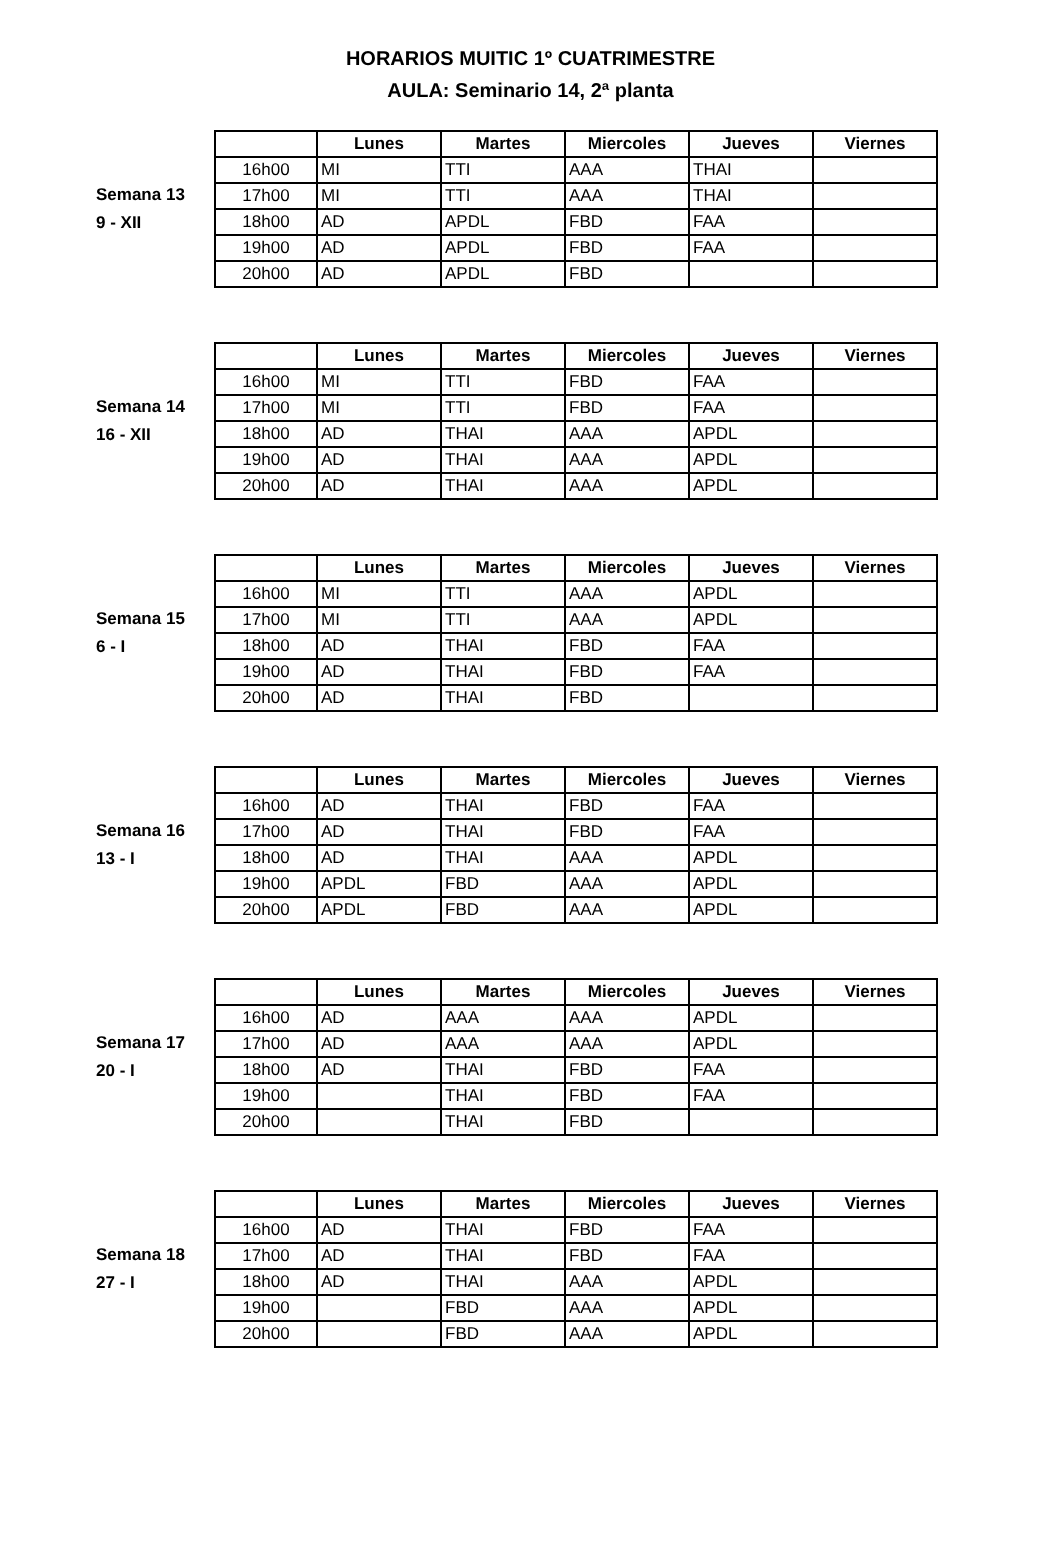HORARIOS MUITIC 1º CUATRIMESTRE
AULA: Seminario 14, 2ª planta
Semana 13
9 - XII
| | Lunes | Martes | Miercoles | Jueves | Viernes |
| --- | --- | --- | --- | --- | --- |
| 16h00 | MI | TTI | AAA | THAI | |
| 17h00 | MI | TTI | AAA | THAI | |
| 18h00 | AD | APDL | FBD | FAA | |
| 19h00 | AD | APDL | FBD | FAA | |
| 20h00 | AD | APDL | FBD | | |
Semana 14
16 - XII
| | Lunes | Martes | Miercoles | Jueves | Viernes |
| --- | --- | --- | --- | --- | --- |
| 16h00 | MI | TTI | FBD | FAA | |
| 17h00 | MI | TTI | FBD | FAA | |
| 18h00 | AD | THAI | AAA | APDL | |
| 19h00 | AD | THAI | AAA | APDL | |
| 20h00 | AD | THAI | AAA | APDL | |
Semana 15
6 - I
| | Lunes | Martes | Miercoles | Jueves | Viernes |
| --- | --- | --- | --- | --- | --- |
| 16h00 | MI | TTI | AAA | APDL | |
| 17h00 | MI | TTI | AAA | APDL | |
| 18h00 | AD | THAI | FBD | FAA | |
| 19h00 | AD | THAI | FBD | FAA | |
| 20h00 | AD | THAI | FBD | | |
Semana 16
13 - I
| | Lunes | Martes | Miercoles | Jueves | Viernes |
| --- | --- | --- | --- | --- | --- |
| 16h00 | AD | THAI | FBD | FAA | |
| 17h00 | AD | THAI | FBD | FAA | |
| 18h00 | AD | THAI | AAA | APDL | |
| 19h00 | APDL | FBD | AAA | APDL | |
| 20h00 | APDL | FBD | AAA | APDL | |
Semana 17
20 - I
| | Lunes | Martes | Miercoles | Jueves | Viernes |
| --- | --- | --- | --- | --- | --- |
| 16h00 | AD | AAA | AAA | APDL | |
| 17h00 | AD | AAA | AAA | APDL | |
| 18h00 | AD | THAI | FBD | FAA | |
| 19h00 | | THAI | FBD | FAA | |
| 20h00 | | THAI | FBD | | |
Semana 18
27 - I
| | Lunes | Martes | Miercoles | Jueves | Viernes |
| --- | --- | --- | --- | --- | --- |
| 16h00 | AD | THAI | FBD | FAA | |
| 17h00 | AD | THAI | FBD | FAA | |
| 18h00 | AD | THAI | AAA | APDL | |
| 19h00 | | FBD | AAA | APDL | |
| 20h00 | | FBD | AAA | APDL | |